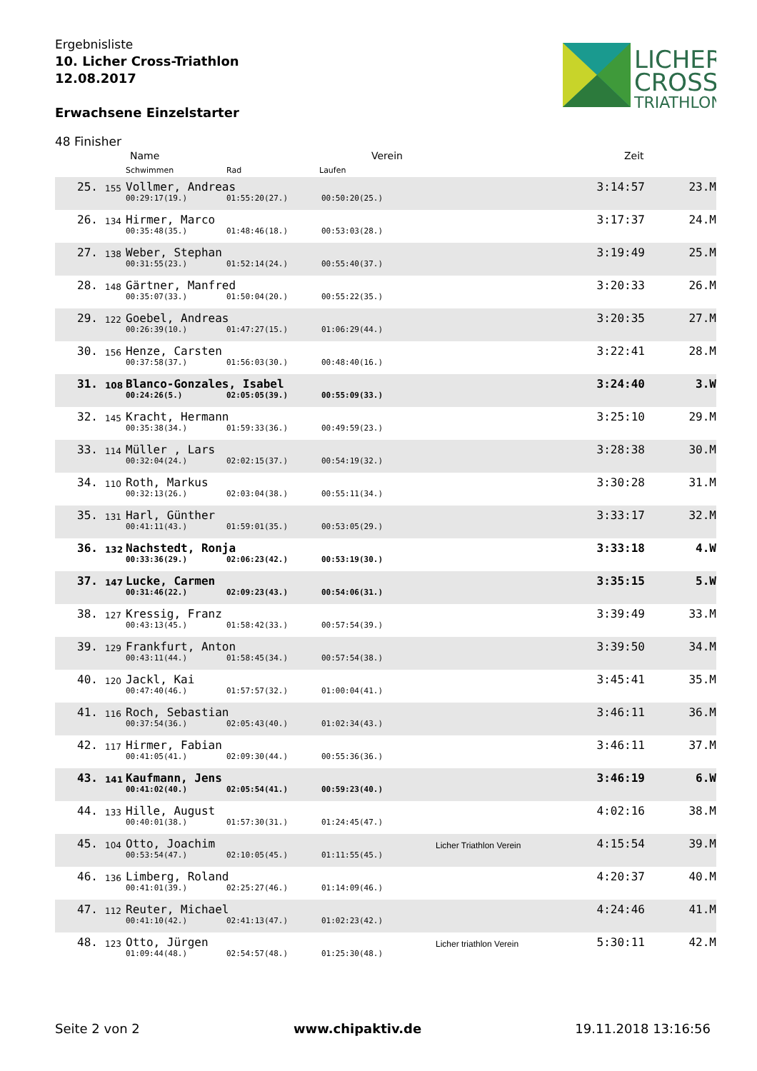Ergebnisliste
10. Licher Cross-Triathlon
12.08.2017
Erwachsene Einzelstarter
LICHER
CROSS
TRIATHLON
48 Finisher
Name Verein Zeit
Schwimmen Rad Laufen
| 25. | 155 | Vollmer, Andreas | | | | 3:14:57 | 23.M |
| | | 00:29:17(19.) | 01:55:20(27.) | 00:50:20(25.) | | | |
| 26. | 134 | Hirmer, Marco | | | | 3:17:37 | 24.M |
| | | 00:35:48(35.) | 01:48:46(18.) | 00:53:03(28.) | | | |
| 27. | 138 | Weber, Stephan | | | | 3:19:49 | 25.M |
| | | 00:31:55(23.) | 01:52:14(24.) | 00:55:40(37.) | | | |
| 28. | 148 | Gärtner, Manfred | | | | 3:20:33 | 26.M |
| | | 00:35:07(33.) | 01:50:04(20.) | 00:55:22(35.) | | | |
| 29. | 122 | Goebel, Andreas | | | | 3:20:35 | 27.M |
| | | 00:26:39(10.) | 01:47:27(15.) | 01:06:29(44.) | | | |
| 30. | 156 | Henze, Carsten | | | | 3:22:41 | 28.M |
| | | 00:37:58(37.) | 01:56:03(30.) | 00:48:40(16.) | | | |
| 31. | 108 | Blanco-Gonzales, Isabel | | | | 3:24:40 | 3.W |
| | | 00:24:26(5.) | 02:05:05(39.) | 00:55:09(33.) | | | |
| 32. | 145 | Kracht, Hermann | | | | 3:25:10 | 29.M |
| | | 00:35:38(34.) | 01:59:33(36.) | 00:49:59(23.) | | | |
| 33. | 114 | Müller , Lars | | | | 3:28:38 | 30.M |
| | | 00:32:04(24.) | 02:02:15(37.) | 00:54:19(32.) | | | |
| 34. | 110 | Roth, Markus | | | | 3:30:28 | 31.M |
| | | 00:32:13(26.) | 02:03:04(38.) | 00:55:11(34.) | | | |
| 35. | 131 | Harl, Günther | | | | 3:33:17 | 32.M |
| | | 00:41:11(43.) | 01:59:01(35.) | 00:53:05(29.) | | | |
| 36. | 132 | Nachstedt, Ronja | | | | 3:33:18 | 4.W |
| | | 00:33:36(29.) | 02:06:23(42.) | 00:53:19(30.) | | | |
| 37. | 147 | Lucke, Carmen | | | | 3:35:15 | 5.W |
| | | 00:31:46(22.) | 02:09:23(43.) | 00:54:06(31.) | | | |
| 38. | 127 | Kressig, Franz | | | | 3:39:49 | 33.M |
| | | 00:43:13(45.) | 01:58:42(33.) | 00:57:54(39.) | | | |
| 39. | 129 | Frankfurt, Anton | | | | 3:39:50 | 34.M |
| | | 00:43:11(44.) | 01:58:45(34.) | 00:57:54(38.) | | | |
| 40. | 120 | Jackl, Kai | | | | 3:45:41 | 35.M |
| | | 00:47:40(46.) | 01:57:57(32.) | 01:00:04(41.) | | | |
| 41. | 116 | Roch, Sebastian | | | | 3:46:11 | 36.M |
| | | 00:37:54(36.) | 02:05:43(40.) | 01:02:34(43.) | | | |
| 42. | 117 | Hirmer, Fabian | | | | 3:46:11 | 37.M |
| | | 00:41:05(41.) | 02:09:30(44.) | 00:55:36(36.) | | | |
| 43. | 141 | Kaufmann, Jens | | | | 3:46:19 | 6.W |
| | | 00:41:02(40.) | 02:05:54(41.) | 00:59:23(40.) | | | |
| 44. | 133 | Hille, August | | | | 4:02:16 | 38.M |
| | | 00:40:01(38.) | 01:57:30(31.) | 01:24:45(47.) | | | |
| 45. | 104 | Otto, Joachim | | | Licher Triathlon Verein | 4:15:54 | 39.M |
| | | 00:53:54(47.) | 02:10:05(45.) | 01:11:55(45.) | | | |
| 46. | 136 | Limberg, Roland | | | | 4:20:37 | 40.M |
| | | 00:41:01(39.) | 02:25:27(46.) | 01:14:09(46.) | | | |
| 47. | 112 | Reuter, Michael | | | | 4:24:46 | 41.M |
| | | 00:41:10(42.) | 02:41:13(47.) | 01:02:23(42.) | | | |
| 48. | 123 | Otto, Jürgen | | | Licher triathlon Verein | 5:30:11 | 42.M |
| | | 01:09:44(48.) | 02:54:57(48.) | 01:25:30(48.) | | | |
Seite 2 von 2 www.chipaktiv.de 19.11.2018 13:16:56